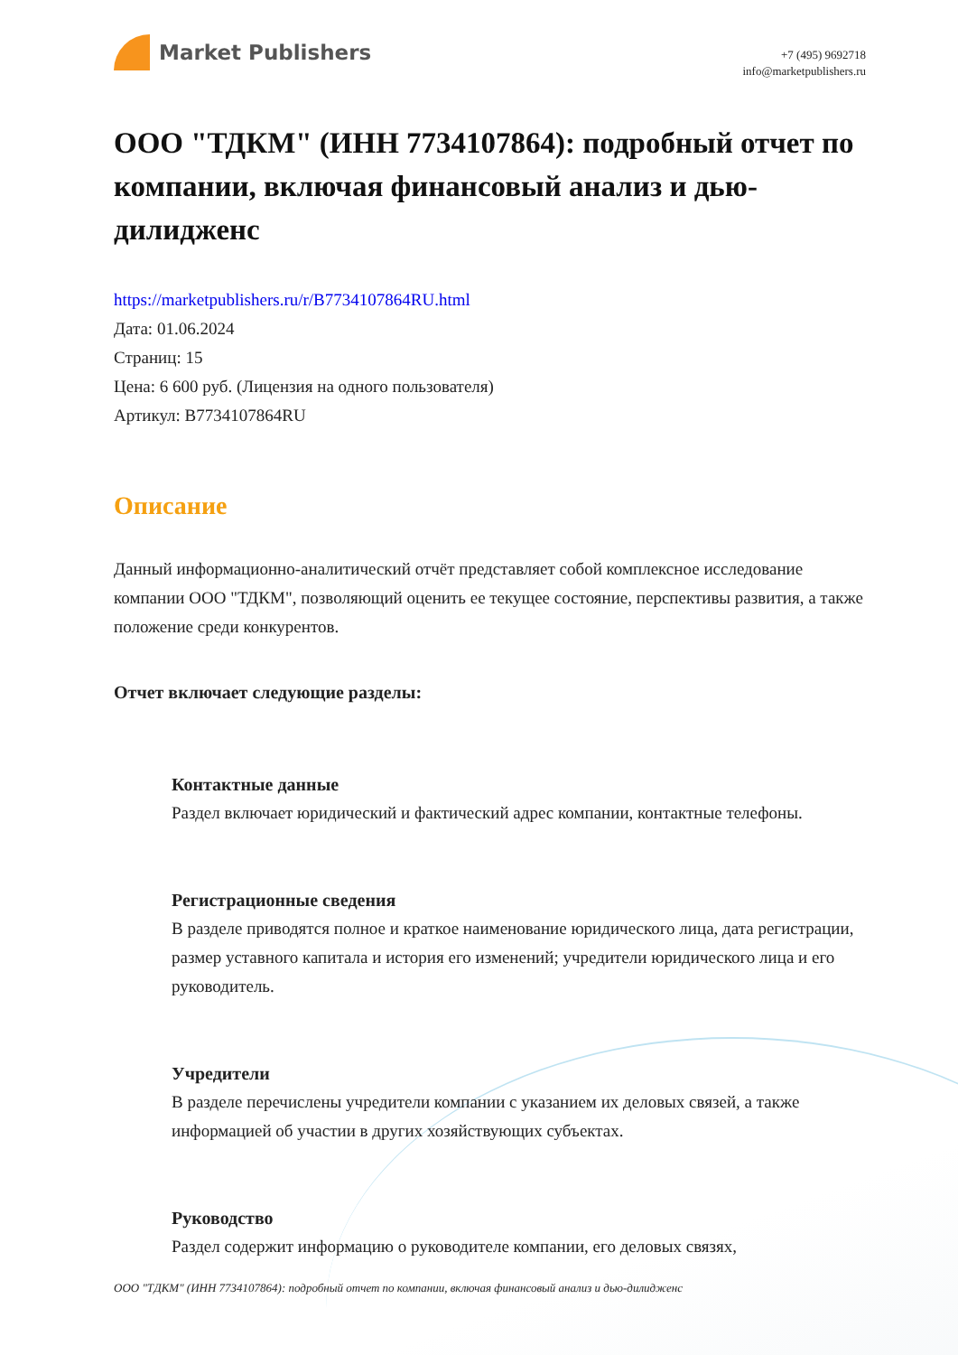Market Publishers
+7 (495) 9692718
info@marketpublishers.ru
ООО "ТДКМ" (ИНН 7734107864): подробный отчет по компании, включая финансовый анализ и дью-дилидженс
https://marketpublishers.ru/r/B7734107864RU.html
Дата: 01.06.2024
Страниц: 15
Цена: 6 600 руб. (Лицензия на одного пользователя)
Артикул: B7734107864RU
Описание
Данный информационно-аналитический отчёт представляет собой комплексное исследование компании ООО "ТДКМ", позволяющий оценить ее текущее состояние, перспективы развития, а также положение среди конкурентов.
Отчет включает следующие разделы:
Контактные данные
Раздел включает юридический и фактический адрес компании, контактные телефоны.
Регистрационные сведения
В разделе приводятся полное и краткое наименование юридического лица, дата регистрации, размер уставного капитала и история его изменений; учредители юридического лица и его руководитель.
Учредители
В разделе перечислены учредители компании с указанием их деловых связей, а также информацией об участии в других хозяйствующих субъектах.
Руководство
Раздел содержит информацию о руководителе компании, его деловых связях,
ООО "ТДКМ" (ИНН 7734107864): подробный отчет по компании, включая финансовый анализ и дью-дилидженс